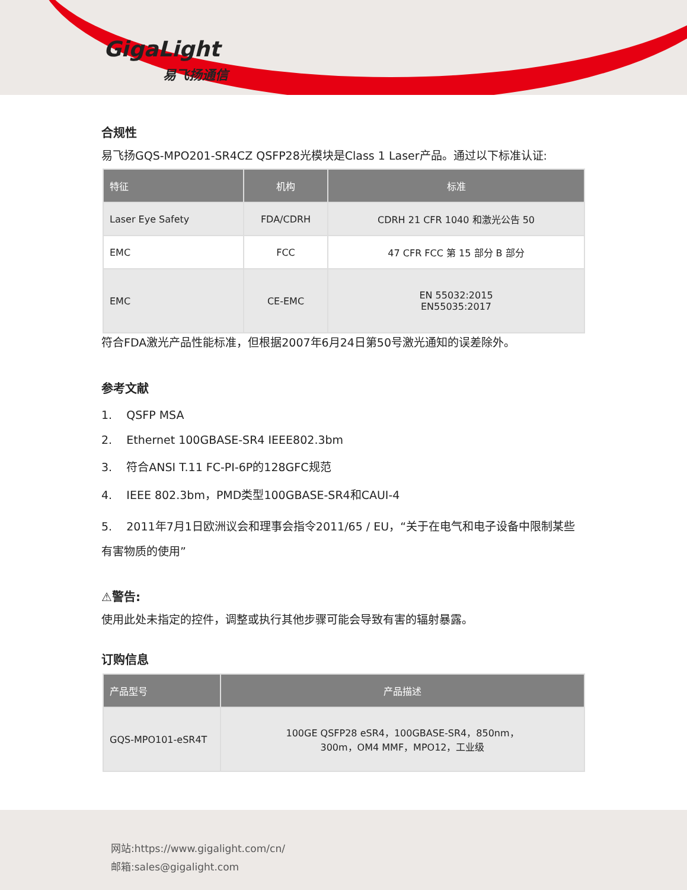GigaLight
易飞扬通信
合规性
易飞扬GQS-MPO201-SR4CZ QSFP28光模块是Class 1 Laser产品。通过以下标准认证:
| 特征 | 机构 | 标准 |
| --- | --- | --- |
| Laser Eye Safety | FDA/CDRH | CDRH 21 CFR 1040 和激光公告 50 |
| EMC | FCC | 47 CFR FCC 第 15 部分 B 部分 |
| EMC | CE-EMC | EN 55032:2015 EN55035:2017 |
符合FDA激光产品性能标准，但根据2007年6月24日第50号激光通知的误差除外。
参考文献
1. QSFP MSA
2. Ethernet 100GBASE-SR4 IEEE802.3bm
3. 符合ANSI T.11 FC-PI-6P的128GFC规范
4. IEEE 802.3bm，PMD类型100GBASE-SR4和CAUI-4
5. 2011年7月1日欧洲议会和理事会指令2011/65 / EU，“关于在电气和电子设备中限制某些有害物质的使用”
⚠警告:
使用此处未指定的控件，调整或执行其他步骤可能会导致有害的辐射暴露。
订购信息
| 产品型号 | 产品描述 |
| --- | --- |
| GQS-MPO101-eSR4T | 100GE QSFP28 eSR4，100GBASE-SR4，850nm， 300m，OM4 MMF，MPO12，工业级 |
网站:https://www.gigalight.com/cn/
邮箱:sales@gigalight.com